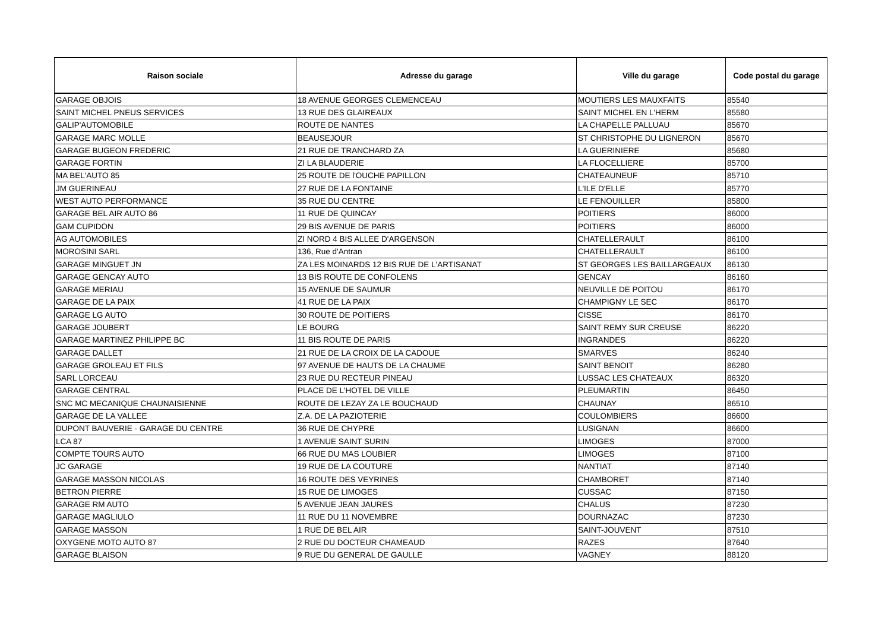| Raison sociale | Adresse du garage | Ville du garage | Code postal du garage |
| --- | --- | --- | --- |
| GARAGE OBJOIS | 18 AVENUE GEORGES CLEMENCEAU | MOUTIERS LES MAUXFAITS | 85540 |
| SAINT MICHEL PNEUS SERVICES | 13 RUE DES GLAIREAUX | SAINT MICHEL EN L'HERM | 85580 |
| GALIP'AUTOMOBILE | ROUTE DE NANTES | LA CHAPELLE PALLUAU | 85670 |
| GARAGE MARC MOLLE | BEAUSEJOUR | ST CHRISTOPHE DU LIGNERON | 85670 |
| GARAGE BUGEON FREDERIC | 21 RUE DE TRANCHARD ZA | LA GUERINIERE | 85680 |
| GARAGE FORTIN | ZI LA BLAUDERIE | LA FLOCELLIERE | 85700 |
| MA BEL'AUTO 85 | 25 ROUTE DE l'OUCHE PAPILLON | CHATEAUNEUF | 85710 |
| JM GUERINEAU | 27 RUE DE LA FONTAINE | L'ILE D'ELLE | 85770 |
| WEST AUTO PERFORMANCE | 35 RUE DU CENTRE | LE FENOUILLER | 85800 |
| GARAGE BEL AIR AUTO 86 | 11 RUE DE QUINCAY | POITIERS | 86000 |
| GAM CUPIDON | 29 BIS AVENUE DE PARIS | POITIERS | 86000 |
| AG AUTOMOBILES | ZI NORD 4 BIS ALLEE D'ARGENSON | CHATELLERAULT | 86100 |
| MOROSINI SARL | 136, Rue d'Antran | CHATELLERAULT | 86100 |
| GARAGE MINGUET JN | ZA LES MOINARDS 12 BIS RUE DE L'ARTISANAT | ST GEORGES LES BAILLARGEAUX | 86130 |
| GARAGE GENCAY AUTO | 13 BIS ROUTE DE CONFOLENS | GENCAY | 86160 |
| GARAGE MERIAU | 15 AVENUE DE SAUMUR | NEUVILLE DE POITOU | 86170 |
| GARAGE DE LA PAIX | 41 RUE DE LA PAIX | CHAMPIGNY LE SEC | 86170 |
| GARAGE LG AUTO | 30 ROUTE DE POITIERS | CISSE | 86170 |
| GARAGE JOUBERT | LE BOURG | SAINT REMY SUR CREUSE | 86220 |
| GARAGE MARTINEZ PHILIPPE BC | 11 BIS ROUTE DE PARIS | INGRANDES | 86220 |
| GARAGE DALLET | 21 RUE DE LA CROIX DE LA CADOUE | SMARVES | 86240 |
| GARAGE GROLEAU ET FILS | 97 AVENUE DE HAUTS DE LA CHAUME | SAINT BENOIT | 86280 |
| SARL LORCEAU | 23 RUE DU RECTEUR PINEAU | LUSSAC LES CHATEAUX | 86320 |
| GARAGE CENTRAL | PLACE DE L'HOTEL DE VILLE | PLEUMARTIN | 86450 |
| SNC MC MECANIQUE CHAUNAISIENNE | ROUTE DE LEZAY ZA LE BOUCHAUD | CHAUNAY | 86510 |
| GARAGE DE LA VALLEE | Z.A. DE LA PAZIOTERIE | COULOMBIERS | 86600 |
| DUPONT BAUVERIE - GARAGE DU CENTRE | 36 RUE DE CHYPRE | LUSIGNAN | 86600 |
| LCA 87 | 1 AVENUE SAINT SURIN | LIMOGES | 87000 |
| COMPTE TOURS AUTO | 66 RUE DU MAS LOUBIER | LIMOGES | 87100 |
| JC GARAGE | 19 RUE DE LA COUTURE | NANTIAT | 87140 |
| GARAGE MASSON NICOLAS | 16 ROUTE DES VEYRINES | CHAMBORET | 87140 |
| BETRON PIERRE | 15 RUE DE LIMOGES | CUSSAC | 87150 |
| GARAGE RM AUTO | 5 AVENUE JEAN JAURES | CHALUS | 87230 |
| GARAGE MAGLIULO | 11 RUE DU 11 NOVEMBRE | DOURNAZAC | 87230 |
| GARAGE MASSON | 1 RUE DE BEL AIR | SAINT-JOUVENT | 87510 |
| OXYGENE MOTO AUTO 87 | 2 RUE DU DOCTEUR CHAMEAUD | RAZES | 87640 |
| GARAGE BLAISON | 9 RUE DU GENERAL DE GAULLE | VAGNEY | 88120 |